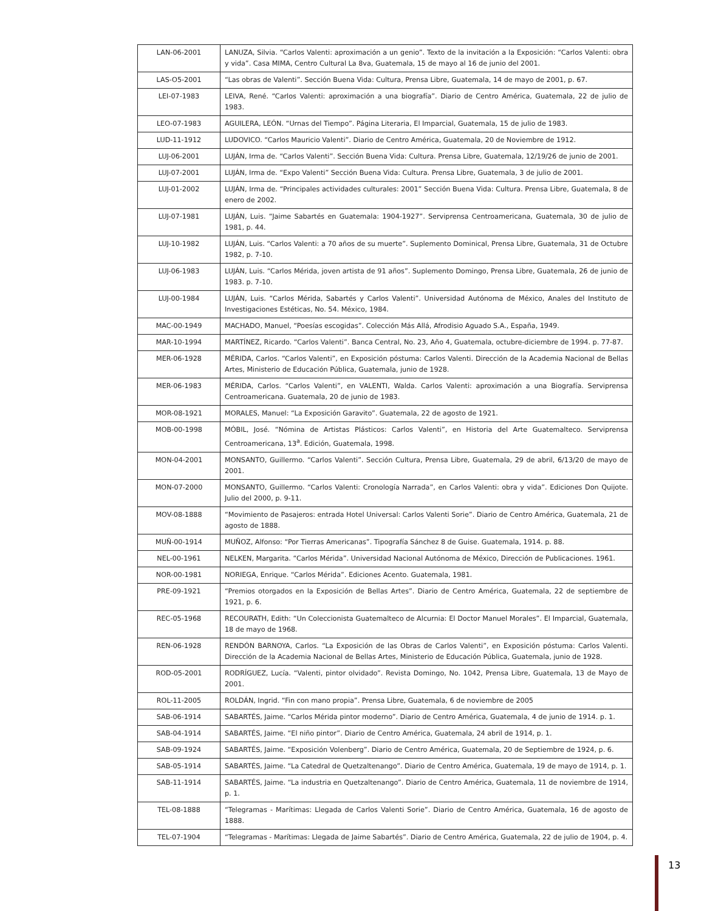| LAN-06-2001 | LANUZA, Silvia. “Carlos Valenti: aproximación a un genio”. Texto de la invitación a la Exposición: “Carlos Valenti: obra y vida”. Casa MIMA, Centro Cultural La 8va, Guatemala, 15 de mayo al 16 de junio del 2001. |
| LAS-O5-2001 | “Las obras de Valenti”. Sección Buena Vida: Cultura, Prensa Libre, Guatemala, 14 de mayo de 2001, p. 67. |
| LEI-07-1983 | LEIVA, René. “Carlos Valenti: aproximación a una biografía”. Diario de Centro América, Guatemala, 22 de julio de 1983. |
| LEO-07-1983 | AGUILERA, LEÓN. “Urnas del Tiempo”. Página Literaria, El Imparcial, Guatemala, 15 de julio de 1983. |
| LUD-11-1912 | LUDOVICO. “Carlos Mauricio Valenti”. Diario de Centro América, Guatemala, 20 de Noviembre de 1912. |
| LUJ-06-2001 | LUJÁN, Irma de. “Carlos Valenti”. Sección Buena Vida: Cultura. Prensa Libre, Guatemala, 12/19/26 de junio de 2001. |
| LUJ-07-2001 | LUJÁN, Irma de. “Expo Valenti” Sección Buena Vida: Cultura. Prensa Libre, Guatemala, 3 de julio de 2001. |
| LUJ-01-2002 | LUJÁN, Irma de. “Principales actividades culturales: 2001” Sección Buena Vida: Cultura. Prensa Libre, Guatemala, 8 de enero de 2002. |
| LUJ-07-1981 | LUJÁN, Luis. “Jaime Sabartés en Guatemala: 1904-1927”. Serviprensa Centroamericana, Guatemala, 30 de julio de 1981, p. 44. |
| LUJ-10-1982 | LUJÁN, Luis. “Carlos Valenti: a 70 años de su muerte”. Suplemento Dominical, Prensa Libre, Guatemala, 31 de Octubre 1982, p. 7-10. |
| LUJ-06-1983 | LUJÁN, Luis. “Carlos Mérida, joven artista de 91 años”. Suplemento Domingo, Prensa Libre, Guatemala, 26 de junio de 1983. p. 7-10. |
| LUJ-00-1984 | LUJÁN, Luis. “Carlos Mérida, Sabartés y Carlos Valenti”. Universidad Autónoma de México, Anales del Instituto de Investigaciones Estéticas, No. 54. México, 1984. |
| MAC-00-1949 | MACHADO, Manuel, “Poesías escogidas”. Colección Más Allá, Afrodisio Aguado S.A., España, 1949. |
| MAR-10-1994 | MARTÍNEZ, Ricardo. “Carlos Valenti”. Banca Central, No. 23, Año 4, Guatemala, octubre-diciembre de 1994. p. 77-87. |
| MER-06-1928 | MÉRIDA, Carlos. “Carlos Valenti”, en Exposición póstuma: Carlos Valenti. Dirección de la Academia Nacional de Bellas Artes, Ministerio de Educación Pública, Guatemala, junio de 1928. |
| MER-06-1983 | MÉRIDA, Carlos. “Carlos Valenti”, en VALENTI, Walda. Carlos Valenti: aproximación a una Biografía. Serviprensa Centroamericana. Guatemala, 20 de junio de 1983. |
| MOR-08-1921 | MORALES, Manuel: “La Exposición Garavito”. Guatemala, 22 de agosto de 1921. |
| MOB-00-1998 | MÓBIL, José. “Nómina de Artistas Plásticos: Carlos Valenti”, en Historia del Arte Guatemalteco. Serviprensa Centroamericana, 13<sup>a</sup>. Edición, Guatemala, 1998. |
| MON-04-2001 | MONSANTO, Guillermo. “Carlos Valenti”. Sección Cultura, Prensa Libre, Guatemala, 29 de abril, 6/13/20 de mayo de 2001. |
| MON-07-2000 | MONSANTO, Guillermo. “Carlos Valenti: Cronología Narrada”, en Carlos Valenti: obra y vida”. Ediciones Don Quijote. Julio del 2000, p. 9-11. |
| MOV-08-1888 | “Movimiento de Pasajeros: entrada Hotel Universal: Carlos Valenti Sorie”. Diario de Centro América, Guatemala, 21 de agosto de 1888. |
| MUÑ-00-1914 | MUÑOZ, Alfonso: “Por Tierras Americanas”. Tipografía Sánchez 8 de Guise. Guatemala, 1914. p. 88. |
| NEL-00-1961 | NELKEN, Margarita. “Carlos Mérida”. Universidad Nacional Autónoma de México, Dirección de Publicaciones. 1961. |
| NOR-00-1981 | NORIEGA, Enrique. “Carlos Mérida”. Ediciones Acento. Guatemala, 1981. |
| PRE-09-1921 | “Premios otorgados en la Exposición de Bellas Artes”. Diario de Centro América, Guatemala, 22 de septiembre de 1921, p. 6. |
| REC-05-1968 | RECOURATH, Edith: “Un Coleccionista Guatemalteco de Alcurnia: El Doctor Manuel Morales”. El Imparcial, Guatemala, 18 de mayo de 1968. |
| REN-06-1928 | RENDÓN BARNOYA, Carlos. “La Exposición de las Obras de Carlos Valenti”, en Exposición póstuma: Carlos Valenti. Dirección de la Academia Nacional de Bellas Artes, Ministerio de Educación Pública, Guatemala, junio de 1928. |
| ROD-05-2001 | RODRÍGUEZ, Lucía. “Valenti, pintor olvidado”. Revista Domingo, No. 1042, Prensa Libre, Guatemala, 13 de Mayo de 2001. |
| ROL-11-2005 | ROLDÁN, Ingrid. “Fin con mano propia”. Prensa Libre, Guatemala, 6 de noviembre de 2005 |
| SAB-06-1914 | SABARTÉS, Jaime. “Carlos Mérida pintor moderno”. Diario de Centro América, Guatemala, 4 de junio de 1914. p. 1. |
| SAB-04-1914 | SABARTÉS, Jaime. “El niño pintor”. Diario de Centro América, Guatemala, 24 abril de 1914, p. 1. |
| SAB-09-1924 | SABARTÉS, Jaime. “Exposición Volenberg”. Diario de Centro América, Guatemala, 20 de Septiembre de 1924, p. 6. |
| SAB-05-1914 | SABARTÉS, Jaime. “La Catedral de Quetzaltenango”. Diario de Centro América, Guatemala, 19 de mayo de 1914, p. 1. |
| SAB-11-1914 | SABARTÉS, Jaime. “La industria en Quetzaltenango”. Diario de Centro América, Guatemala, 11 de noviembre de 1914, p. 1. |
| TEL-08-1888 | “Telegramas - Marítimas: Llegada de Carlos Valenti Sorie”. Diario de Centro América, Guatemala, 16 de agosto de 1888. |
| TEL-07-1904 | “Telegramas - Marítimas: Llegada de Jaime Sabartés”. Diario de Centro América, Guatemala, 22 de julio de 1904, p. 4. |
13